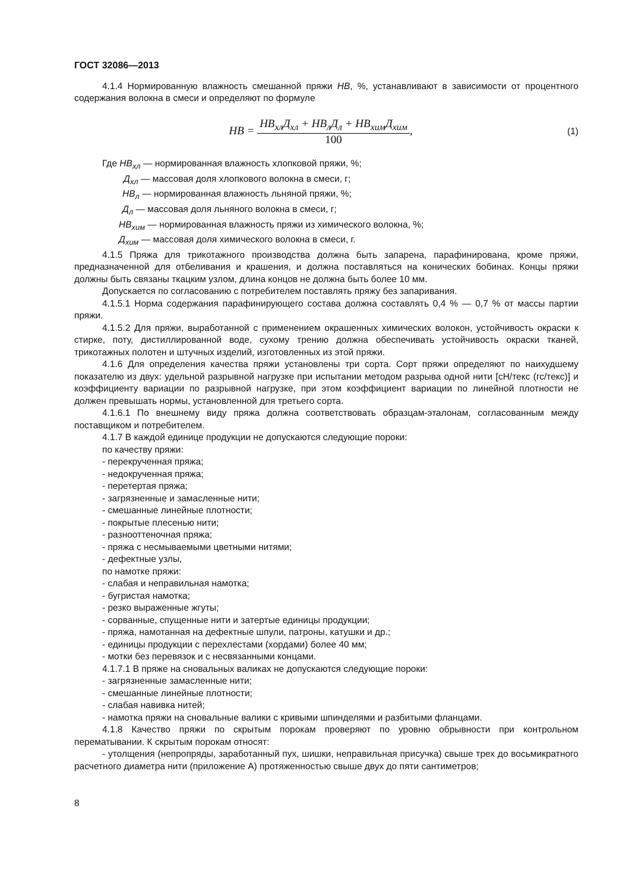ГОСТ 32086—2013
4.1.4 Нормированную влажность смешанной пряжи НВ, %, устанавливают в зависимости от процентного содержания волокна в смеси и определяют по формуле
НВ = НВ<sub>хл</sub>Д<sub>хл</sub> + НВ<sub>л</sub>Д<sub>л</sub> + НВ<sub>хим</sub>Д<sub>хим</sub> 100,
(1)
Где НВ<sub>хл</sub> — нормированная влажность хлопковой пряжи, %;
Д<sub>хл</sub> — массовая доля хлопкового волокна в смеси, г;
НВ<sub>л</sub> — нормированная влажность льняной пряжи, %;
Д<sub>л</sub> — массовая доля льняного волокна в смеси, г;
НВ<sub>хим</sub> — нормированная влажность пряжи из химического волокна, %;
Д<sub>хим</sub> — массовая доля химического волокна в смеси, г.
4.1.5 Пряжа для трикотажного производства должна быть запарена, парафинирована, кроме пряжи, предназначенной для отбеливания и крашения, и должна поставляться на конических бобинах. Концы пряжи должны быть связаны ткацким узлом, длина концов не должна быть более 10 мм.
Допускается по согласованию с потребителем поставлять пряжу без запаривания.
4.1.5.1 Норма содержания парафинирующего состава должна составлять 0,4 % — 0,7 % от массы партии пряжи.
4.1.5.2 Для пряжи, выработанной с применением окрашенных химических волокон, устойчивость окраски к стирке, поту, дистиллированной воде, сухому трению должна обеспечивать устойчивость окраски тканей, трикотажных полотен и штучных изделий, изготовленных из этой пряжи.
4.1.6 Для определения качества пряжи установлены три сорта. Сорт пряжи определяют по наихудшему показателю из двух: удельной разрывной нагрузке при испытании методом разрыва одной нити [сН/текс (гс/текс)] и коэффициенту вариации по разрывной нагрузке, при этом коэффициент вариации по линейной плотности не должен превышать нормы, установленной для третьего сорта.
4.1.6.1 По внешнему виду пряжа должна соответствовать образцам-эталонам, согласованным между поставщиком и потребителем.
4.1.7 В каждой единице продукции не допускаются следующие пороки:
по качеству пряжи:
- перекрученная пряжа;
- недокрученная пряжа;
- перетертая пряжа;
- загрязненные и замасленные нити;
- смешанные линейные плотности;
- покрытые плесенью нити;
- разнооттеночная пряжа;
- пряжа с несмываемыми цветными нитями;
- дефектные узлы,
по намотке пряжи:
- слабая и неправильная намотка;
- бугристая намотка;
- резко выраженные жгуты;
- сорванные, спущенные нити и затертые единицы продукции;
- пряжа, намотанная на дефектные шпули, патроны, катушки и др.;
- единицы продукции с перехлестами (хордами) более 40 мм;
- мотки без перевязок и с несвязанными концами.
4.1.7.1 В пряже на сновальных валиках не допускаются следующие пороки:
- загрязненные замасленные нити;
- смешанные линейные плотности;
- слабая навивка нитей;
- намотка пряжи на сновальные валики с кривыми шпинделями и разбитыми фланцами.
4.1.8 Качество пряжи по скрытым порокам проверяют по уровню обрывности при контрольном перематывании. К скрытым порокам относят:
- утолщения (непропряды, заработанный пух, шишки, неправильная присучка) свыше трех до восьмикратного расчетного диаметра нити (приложение А) протяженностью свыше двух до пяти сантиметров;
8